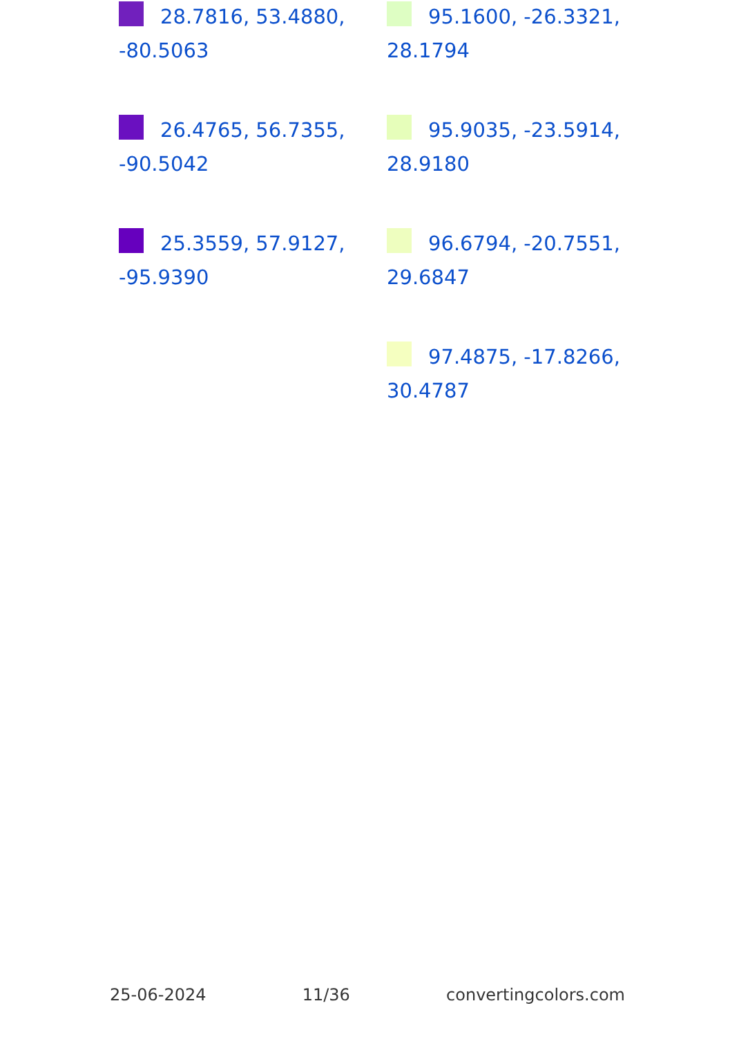28.7816, 53.4880, -80.5063
95.1600, -26.3321, 28.1794
26.4765, 56.7355, -90.5042
95.9035, -23.5914, 28.9180
25.3559, 57.9127, -95.9390
96.6794, -20.7551, 29.6847
97.4875, -17.8266, 30.4787
25-06-2024 11/36 convertingcolors.com